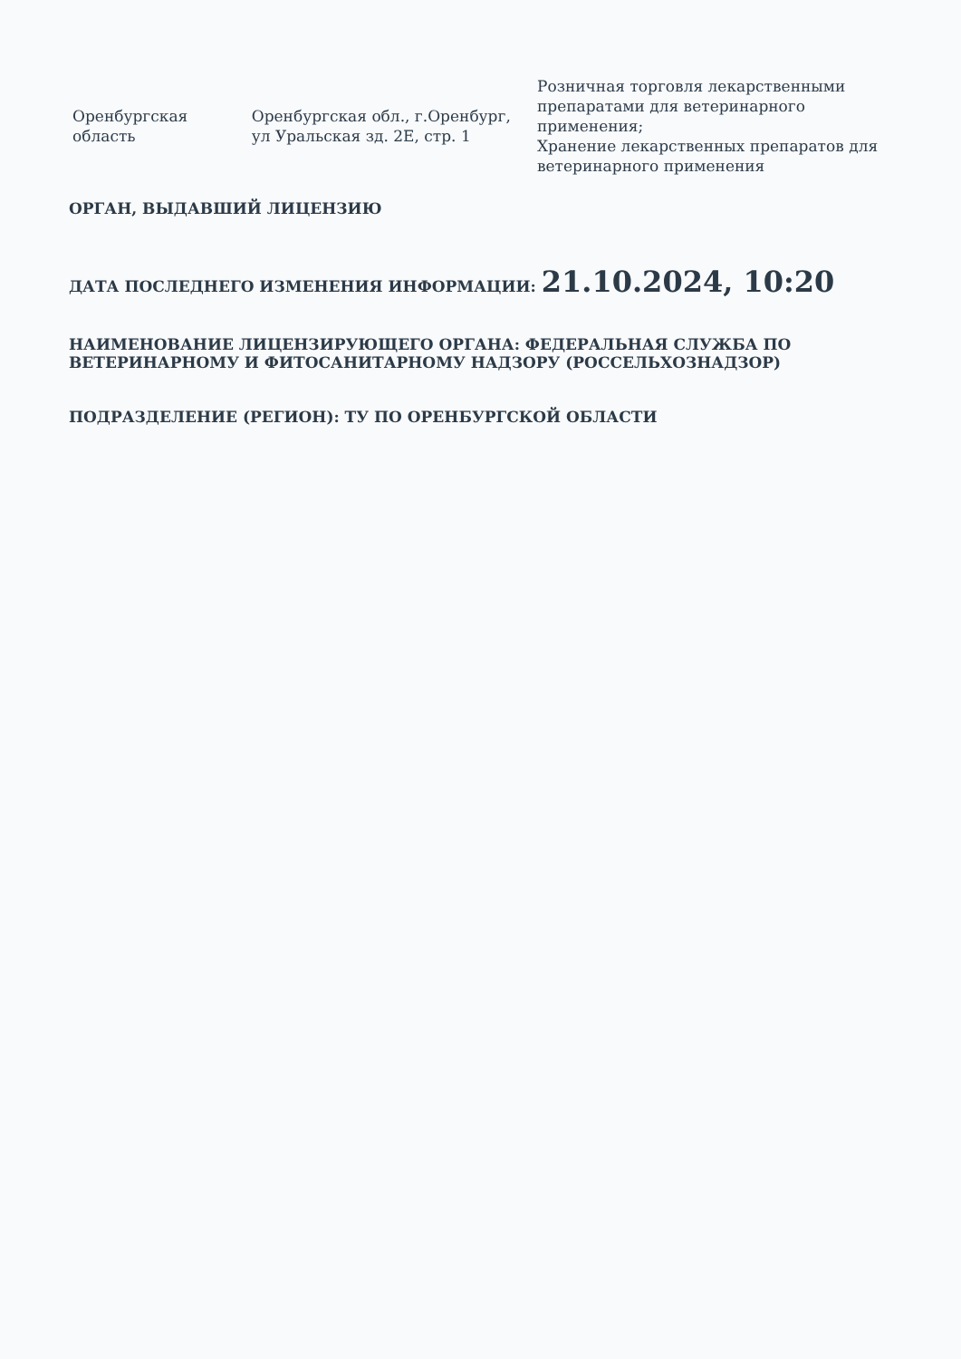| Оренбургская область | Оренбургская обл., г.Оренбург, ул Уральская зд. 2Е, стр. 1 | Розничная торговля лекарственными препаратами для ветеринарного применения; Хранение лекарственных препаратов для ветеринарного применения |
ОРГАН, ВЫДАВШИЙ ЛИЦЕНЗИЮ
ДАТА ПОСЛЕДНЕГО ИЗМЕНЕНИЯ ИНФОРМАЦИИ: 21.10.2024, 10:20
НАИМЕНОВАНИЕ ЛИЦЕНЗИРУЮЩЕГО ОРГАНА: ФЕДЕРАЛЬНАЯ СЛУЖБА ПО ВЕТЕРИНАРНОМУ И ФИТОСАНИТАРНОМУ НАДЗОРУ (РОССЕЛЬХОЗНАДЗОР)
ПОДРАЗДЕЛЕНИЕ (РЕГИОН): ТУ ПО ОРЕНБУРГСКОЙ ОБЛАСТИ